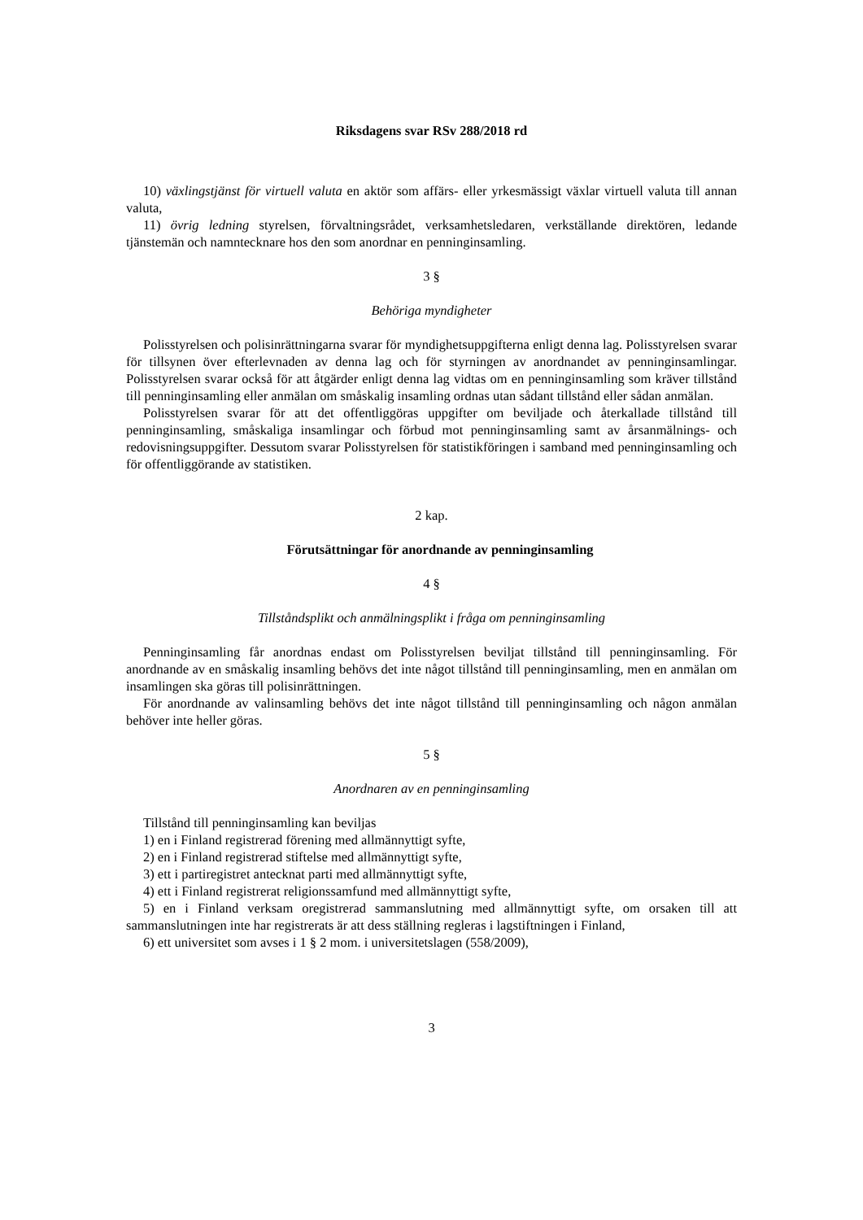Riksdagens svar RSv 288/2018 rd
10) växlingstjänst för virtuell valuta en aktör som affärs- eller yrkesmässigt växlar virtuell valuta till annan valuta,
11) övrig ledning styrelsen, förvaltningsrådet, verksamhetsledaren, verkställande direktören, ledande tjänstemän och namntecknare hos den som anordnar en penninginsamling.
3 §
Behöriga myndigheter
Polisstyrelsen och polisinrättningarna svarar för myndighetsuppgifterna enligt denna lag. Polisstyrelsen svarar för tillsynen över efterlevnaden av denna lag och för styrningen av anordnandet av penninginsamlingar. Polisstyrelsen svarar också för att åtgärder enligt denna lag vidtas om en penninginsamling som kräver tillstånd till penninginsamling eller anmälan om småskalig insamling ordnas utan sådant tillstånd eller sådan anmälan.
Polisstyrelsen svarar för att det offentliggöras uppgifter om beviljade och återkallade tillstånd till penninginsamling, småskaliga insamlingar och förbud mot penninginsamling samt av årsanmälnings- och redovisningsuppgifter. Dessutom svarar Polisstyrelsen för statistikföringen i samband med penninginsamling och för offentliggörande av statistiken.
2 kap.
Förutsättningar för anordnande av penninginsamling
4 §
Tillståndsplikt och anmälningsplikt i fråga om penninginsamling
Penninginsamling får anordnas endast om Polisstyrelsen beviljat tillstånd till penninginsamling. För anordnande av en småskalig insamling behövs det inte något tillstånd till penninginsamling, men en anmälan om insamlingen ska göras till polisinrättningen.
För anordnande av valinsamling behövs det inte något tillstånd till penninginsamling och någon anmälan behöver inte heller göras.
5 §
Anordnaren av en penninginsamling
Tillstånd till penninginsamling kan beviljas
1) en i Finland registrerad förening med allmännyttigt syfte,
2) en i Finland registrerad stiftelse med allmännyttigt syfte,
3) ett i partiregistret antecknat parti med allmännyttigt syfte,
4) ett i Finland registrerat religionssamfund med allmännyttigt syfte,
5) en i Finland verksam oregistrerad sammanslutning med allmännyttigt syfte, om orsaken till att sammanslutningen inte har registrerats är att dess ställning regleras i lagstiftningen i Finland,
6) ett universitet som avses i 1 § 2 mom. i universitetslagen (558/2009),
3